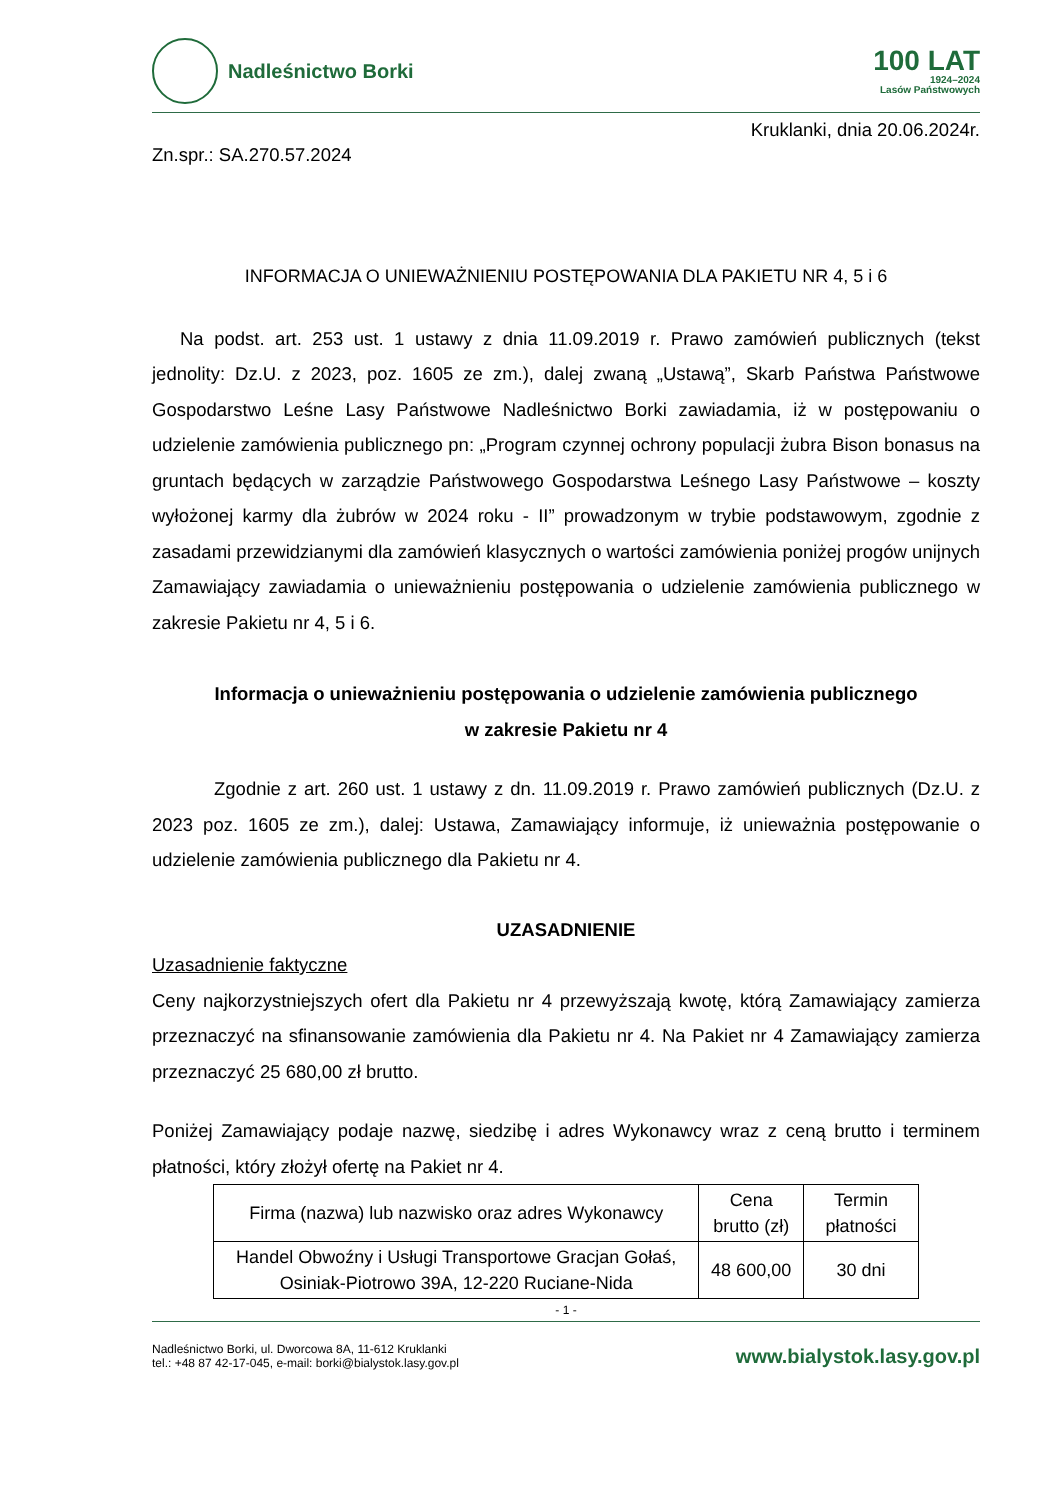Nadleśnictwo Borki
100 LAT
1924–2024
Lasów Państwowych
Kruklanki, dnia 20.06.2024r.
Zn.spr.: SA.270.57.2024
INFORMACJA O UNIEWAŻNIENIU POSTĘPOWANIA DLA PAKIETU NR 4, 5 i 6
Na podst. art. 253 ust. 1 ustawy z dnia 11.09.2019 r. Prawo zamówień publicznych (tekst jednolity: Dz.U. z 2023, poz. 1605 ze zm.), dalej zwaną „Ustawą”, Skarb Państwa Państwowe Gospodarstwo Leśne Lasy Państwowe Nadleśnictwo Borki zawiadamia, iż w postępowaniu o udzielenie zamówienia publicznego pn: „Program czynnej ochrony populacji żubra Bison bonasus na gruntach będących w zarządzie Państwowego Gospodarstwa Leśnego Lasy Państwowe – koszty wyłożonej karmy dla żubrów w 2024 roku - II” prowadzonym w trybie podstawowym, zgodnie z zasadami przewidzianymi dla zamówień klasycznych o wartości zamówienia poniżej progów unijnych Zamawiający zawiadamia o unieważnieniu postępowania o udzielenie zamówienia publicznego w zakresie Pakietu nr 4, 5 i 6.
Informacja o unieważnieniu postępowania o udzielenie zamówienia publicznego
w zakresie Pakietu nr 4
Zgodnie z art. 260 ust. 1 ustawy z dn. 11.09.2019 r. Prawo zamówień publicznych (Dz.U. z 2023 poz. 1605 ze zm.), dalej: Ustawa, Zamawiający informuje, iż unieważnia postępowanie o udzielenie zamówienia publicznego dla Pakietu nr 4.
UZASADNIENIE
Uzasadnienie faktyczne
Ceny najkorzystniejszych ofert dla Pakietu nr 4 przewyższają kwotę, którą Zamawiający zamierza przeznaczyć na sfinansowanie zamówienia dla Pakietu nr 4. Na Pakiet nr 4 Zamawiający zamierza przeznaczyć 25 680,00 zł brutto.
Poniżej Zamawiający podaje nazwę, siedzibę i adres Wykonawcy wraz z ceną brutto i terminem płatności, który złożył ofertę na Pakiet nr 4.
| Firma (nazwa) lub nazwisko oraz adres Wykonawcy | Cena brutto (zł) | Termin płatności |
| --- | --- | --- |
| Handel Obwoźny i Usługi Transportowe Gracjan Gołaś, Osiniak-Piotrowo 39A, 12-220 Ruciane-Nida | 48 600,00 | 30 dni |
- 1 -
Nadleśnictwo Borki, ul. Dworcowa 8A, 11-612 Kruklanki
tel.: +48 87 42-17-045, e-mail: borki@bialystok.lasy.gov.pl
www.bialystok.lasy.gov.pl